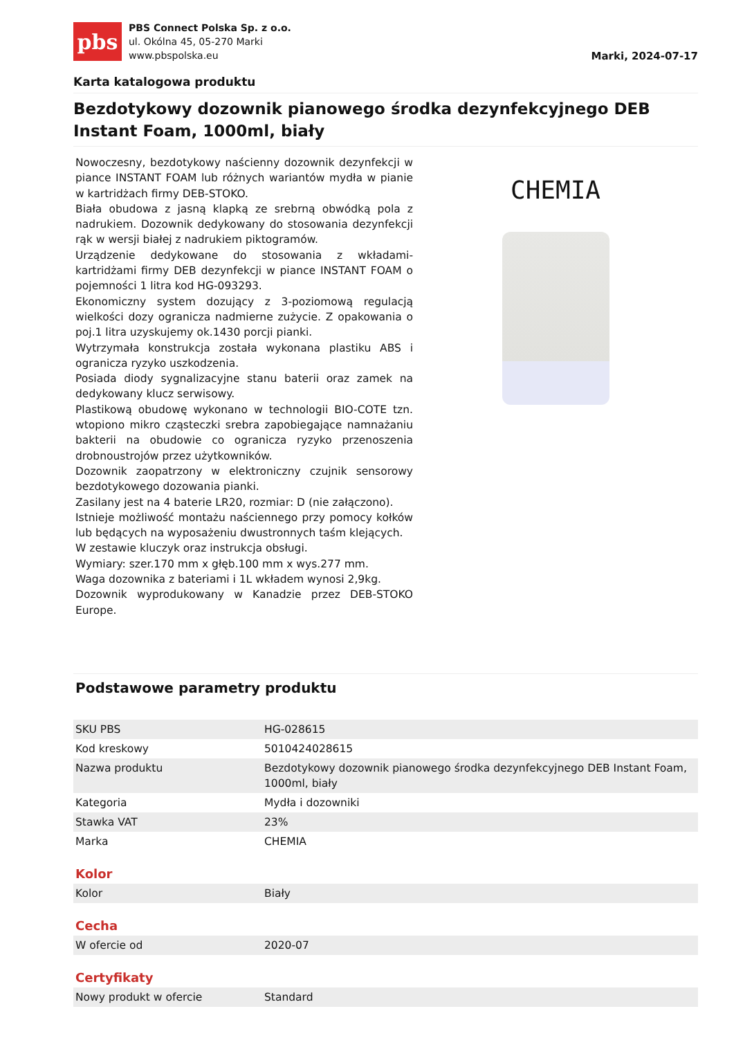pbs
PBS Connect Polska Sp. z o.o.
ul. Okólna 45, 05-270 Marki
www.pbspolska.eu
Marki, 2024-07-17
Karta katalogowa produktu
Bezdotykowy dozownik pianowego środka dezynfekcyjnego DEB Instant Foam, 1000ml, biały
Nowoczesny, bezdotykowy naścienny dozownik dezynfekcji w piance INSTANT FOAM lub różnych wariantów mydła w pianie w kartridżach firmy DEB-STOKO.
Biała obudowa z jasną klapką ze srebrną obwódką pola z nadrukiem. Dozownik dedykowany do stosowania dezynfekcji rąk w wersji białej z nadrukiem piktogramów.
Urządzenie dedykowane do stosowania z wkładami-kartridżami firmy DEB dezynfekcji w piance INSTANT FOAM o pojemności 1 litra kod HG-093293.
Ekonomiczny system dozujący z 3-poziomową regulacją wielkości dozy ogranicza nadmierne zużycie. Z opakowania o poj.1 litra uzyskujemy ok.1430 porcji pianki.
Wytrzymała konstrukcja została wykonana plastiku ABS i ogranicza ryzyko uszkodzenia.
Posiada diody sygnalizacyjne stanu baterii oraz zamek na dedykowany klucz serwisowy.
Plastikową obudowę wykonano w technologii BIO-COTE tzn. wtopiono mikro cząsteczki srebra zapobiegające namnażaniu bakterii na obudowie co ogranicza ryzyko przenoszenia drobnoustrojów przez użytkowników.
Dozownik zaopatrzony w elektroniczny czujnik sensorowy bezdotykowego dozowania pianki.
Zasilany jest na 4 baterie LR20, rozmiar: D (nie załączono).
Istnieje możliwość montażu naściennego przy pomocy kołków lub będących na wyposażeniu dwustronnych taśm klejących.
W zestawie kluczyk oraz instrukcja obsługi.
Wymiary: szer.170 mm x głęb.100 mm x wys.277 mm.
Waga dozownika z bateriami i 1L wkładem wynosi 2,9kg.
Dozownik wyprodukowany w Kanadzie przez DEB-STOKO Europe.
CHEMIA
Podstawowe parametry produktu
| SKU PBS | HG-028615 |
| Kod kreskowy | 5010424028615 |
| Nazwa produktu | Bezdotykowy dozownik pianowego środka dezynfekcyjnego DEB Instant Foam, 1000ml, biały |
| Kategoria | Mydła i dozowniki |
| Stawka VAT | 23% |
| Marka | CHEMIA |
Kolor
| Kolor | Biały |
Cecha
| W ofercie od | 2020-07 |
Certyfikaty
| Nowy produkt w ofercie | Standard |